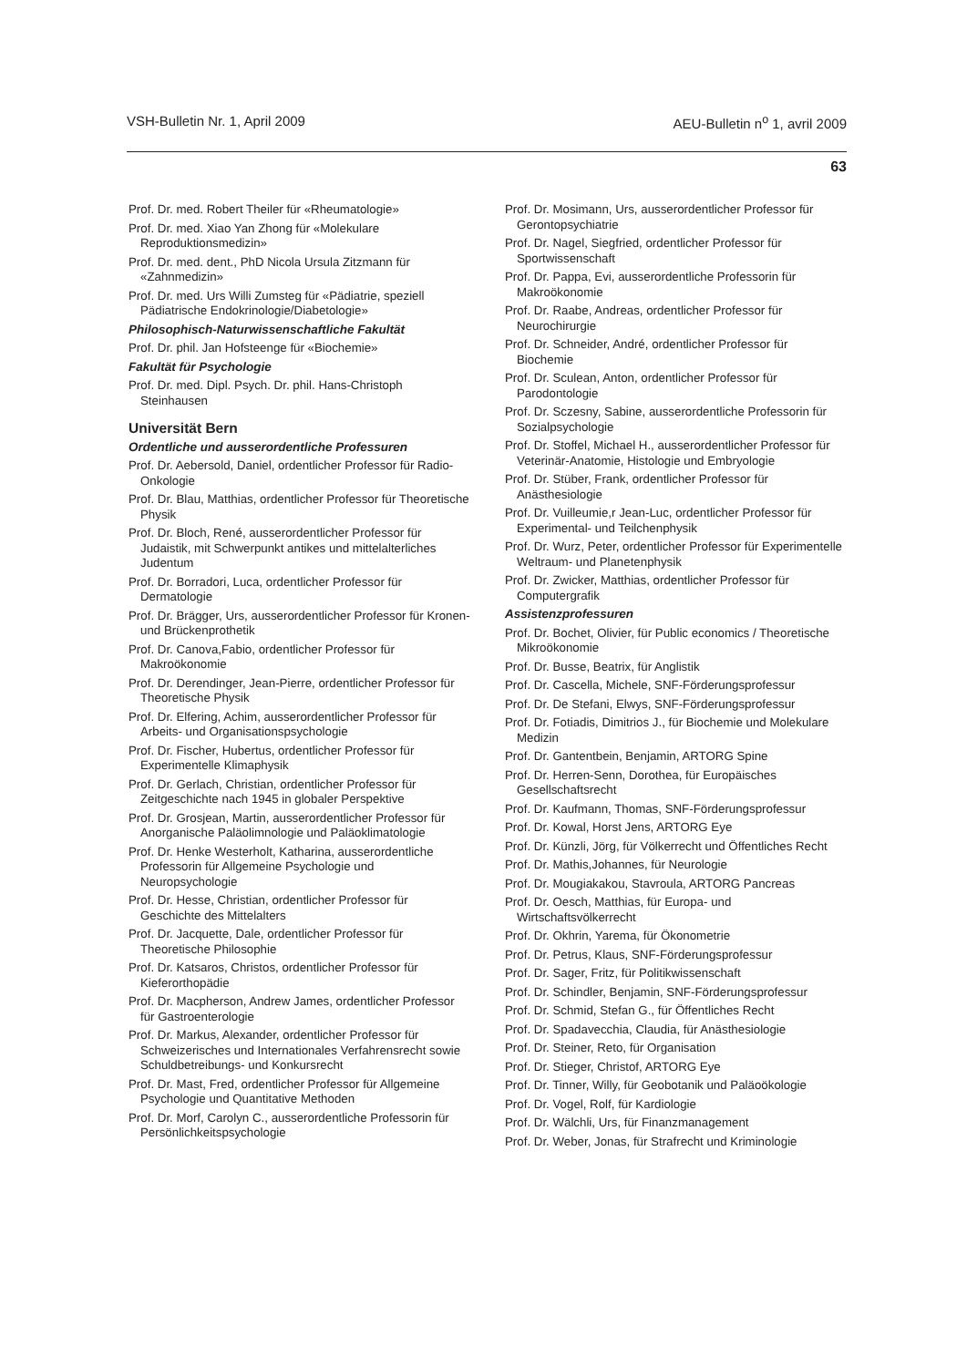VSH-Bulletin Nr. 1, April 2009 AEU-Bulletin n<sup>o</sup> 1, avril 2009
63
Prof. Dr. med. Robert Theiler für «Rheumatologie»
Prof. Dr. med. Xiao Yan Zhong für «Molekulare Reproduktionsmedizin»
Prof. Dr. med. dent., PhD Nicola Ursula Zitzmann für «Zahnmedizin»
Prof. Dr. med. Urs Willi Zumsteg für «Pädiatrie, speziell Pädiatrische Endokrinologie/Diabetologie»
Philosophisch-Naturwissenschaftliche Fakultät
Prof. Dr. phil. Jan Hofsteenge für «Biochemie»
Fakultät für Psychologie
Prof. Dr. med. Dipl. Psych. Dr. phil. Hans-Christoph Steinhausen
Universität Bern
Ordentliche und ausserordentliche Professuren
Prof. Dr. Aebersold, Daniel, ordentlicher Professor für Radio-Onkologie
Prof. Dr. Blau, Matthias, ordentlicher Professor für Theoretische Physik
Prof. Dr. Bloch, René, ausserordentlicher Professor für Judaistik, mit Schwerpunkt antikes und mittelalterliches Judentum
Prof. Dr. Borradori, Luca, ordentlicher Professor für Dermatologie
Prof. Dr. Brägger, Urs, ausserordentlicher Professor für Kronen- und Brückenprothetik
Prof. Dr. Canova,Fabio, ordentlicher Professor für Makroökonomie
Prof. Dr. Derendinger, Jean-Pierre, ordentlicher Professor für Theoretische Physik
Prof. Dr. Elfering, Achim, ausserordentlicher Professor für Arbeits- und Organisationspsychologie
Prof. Dr. Fischer, Hubertus, ordentlicher Professor für Experimentelle Klimaphysik
Prof. Dr. Gerlach, Christian, ordentlicher Professor für Zeitgeschichte nach 1945 in globaler Perspektive
Prof. Dr. Grosjean, Martin, ausserordentlicher Professor für Anorganische Paläolimnologie und Paläoklimatologie
Prof. Dr. Henke Westerholt, Katharina, ausserordentliche Professorin für Allgemeine Psychologie und Neuropsychologie
Prof. Dr. Hesse, Christian, ordentlicher Professor für Geschichte des Mittelalters
Prof. Dr. Jacquette, Dale, ordentlicher Professor für Theoretische Philosophie
Prof. Dr. Katsaros, Christos, ordentlicher Professor für Kieferorthopädie
Prof. Dr. Macpherson, Andrew James, ordentlicher Professor für Gastroenterologie
Prof. Dr. Markus, Alexander, ordentlicher Professor für Schweizerisches und Internationales Verfahrensrecht sowie Schuldbetreibungs- und Konkursrecht
Prof. Dr. Mast, Fred, ordentlicher Professor für Allgemeine Psychologie und Quantitative Methoden
Prof. Dr. Morf, Carolyn C., ausserordentliche Professorin für Persönlichkeitspsychologie
Prof. Dr. Mosimann, Urs, ausserordentlicher Professor für Gerontopsychiatrie
Prof. Dr. Nagel, Siegfried, ordentlicher Professor für Sportwissenschaft
Prof. Dr. Pappa, Evi, ausserordentliche Professorin für Makroökonomie
Prof. Dr. Raabe, Andreas, ordentlicher Professor für Neurochirurgie
Prof. Dr. Schneider, André, ordentlicher Professor für Biochemie
Prof. Dr. Sculean, Anton, ordentlicher Professor für Parodontologie
Prof. Dr. Sczesny, Sabine, ausserordentliche Professorin für Sozialpsychologie
Prof. Dr. Stoffel, Michael H., ausserordentlicher Professor für Veterinär-Anatomie, Histologie und Embryologie
Prof. Dr. Stüber, Frank, ordentlicher Professor für Anästhesiologie
Prof. Dr. Vuilleumie,r Jean-Luc, ordentlicher Professor für Experimental- und Teilchenphysik
Prof. Dr. Wurz, Peter, ordentlicher Professor für Experimentelle Weltraum- und Planetenphysik
Prof. Dr. Zwicker, Matthias, ordentlicher Professor für Computergrafik
Assistenzprofessuren
Prof. Dr. Bochet, Olivier, für Public economics / Theoretische Mikroökonomie
Prof. Dr. Busse, Beatrix, für Anglistik
Prof. Dr. Cascella, Michele, SNF-Förderungsprofessur
Prof. Dr. De Stefani, Elwys, SNF-Förderungsprofessur
Prof. Dr. Fotiadis, Dimitrios J., für Biochemie und Molekulare Medizin
Prof. Dr. Gantentbein, Benjamin, ARTORG Spine
Prof. Dr. Herren-Senn, Dorothea, für Europäisches Gesellschaftsrecht
Prof. Dr. Kaufmann, Thomas, SNF-Förderungsprofessur
Prof. Dr. Kowal, Horst Jens, ARTORG Eye
Prof. Dr. Künzli, Jörg, für Völkerrecht und Öffentliches Recht
Prof. Dr. Mathis,Johannes, für Neurologie
Prof. Dr. Mougiakakou, Stavroula, ARTORG Pancreas
Prof. Dr. Oesch, Matthias, für Europa- und Wirtschaftsvölkerrecht
Prof. Dr. Okhrin, Yarema, für Ökonometrie
Prof. Dr. Petrus, Klaus, SNF-Förderungsprofessur
Prof. Dr. Sager, Fritz, für Politikwissenschaft
Prof. Dr. Schindler, Benjamin, SNF-Förderungsprofessur
Prof. Dr. Schmid, Stefan G., für Öffentliches Recht
Prof. Dr. Spadavecchia, Claudia, für Anästhesiologie
Prof. Dr. Steiner, Reto, für Organisation
Prof. Dr. Stieger, Christof, ARTORG Eye
Prof. Dr. Tinner, Willy, für Geobotanik und Paläoökologie
Prof. Dr. Vogel, Rolf, für Kardiologie
Prof. Dr. Wälchli, Urs, für Finanzmanagement
Prof. Dr. Weber, Jonas, für Strafrecht und Kriminologie